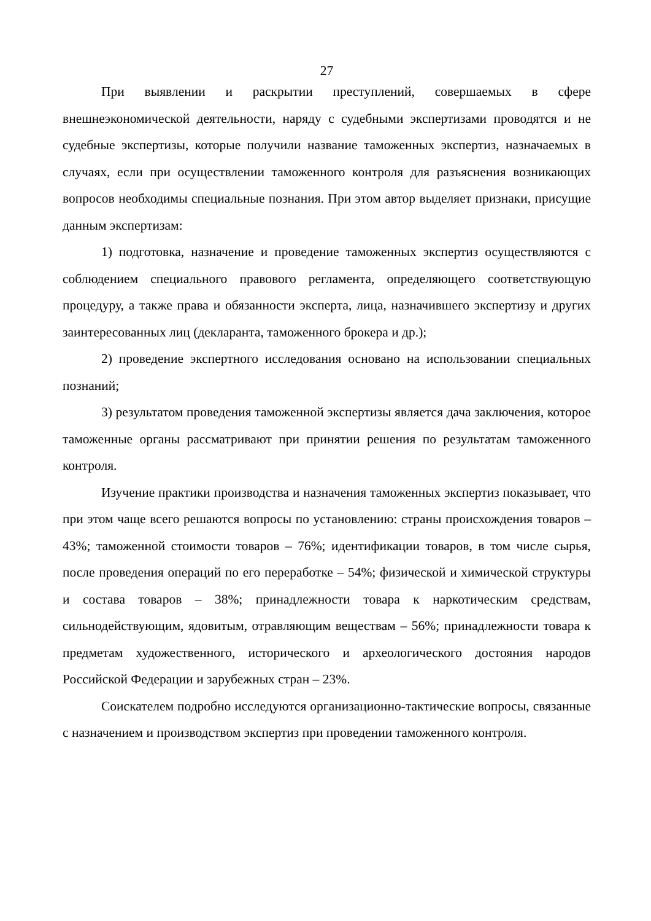27
При выявлении и раскрытии преступлений, совершаемых в сфере внешнеэкономической деятельности, наряду с судебными экспертизами проводятся и не судебные экспертизы, которые получили название таможенных экспертиз, назначаемых в случаях, если при осуществлении таможенного контроля для разъяснения возникающих вопросов необходимы специальные познания. При этом автор выделяет признаки, присущие данным экспертизам:
1) подготовка, назначение и проведение таможенных экспертиз осуществляются с соблюдением специального правового регламента, определяющего соответствующую процедуру, а также права и обязанности эксперта, лица, назначившего экспертизу и других заинтересованных лиц (декларанта, таможенного брокера и др.);
2) проведение экспертного исследования основано на использовании специальных познаний;
3) результатом проведения таможенной экспертизы является дача заключения, которое таможенные органы рассматривают при принятии решения по результатам таможенного контроля.
Изучение практики производства и назначения таможенных экспертиз показывает, что при этом чаще всего решаются вопросы по установлению: страны происхождения товаров – 43%; таможенной стоимости товаров – 76%; идентификации товаров, в том числе сырья, после проведения операций по его переработке – 54%; физической и химической структуры и состава товаров – 38%; принадлежности товара к наркотическим средствам, сильнодействующим, ядовитым, отравляющим веществам – 56%; принадлежности товара к предметам художественного, исторического и археологического достояния народов Российской Федерации и зарубежных стран – 23%.
Соискателем подробно исследуются организационно-тактические вопросы, связанные с назначением и производством экспертиз при проведении таможенного контроля.